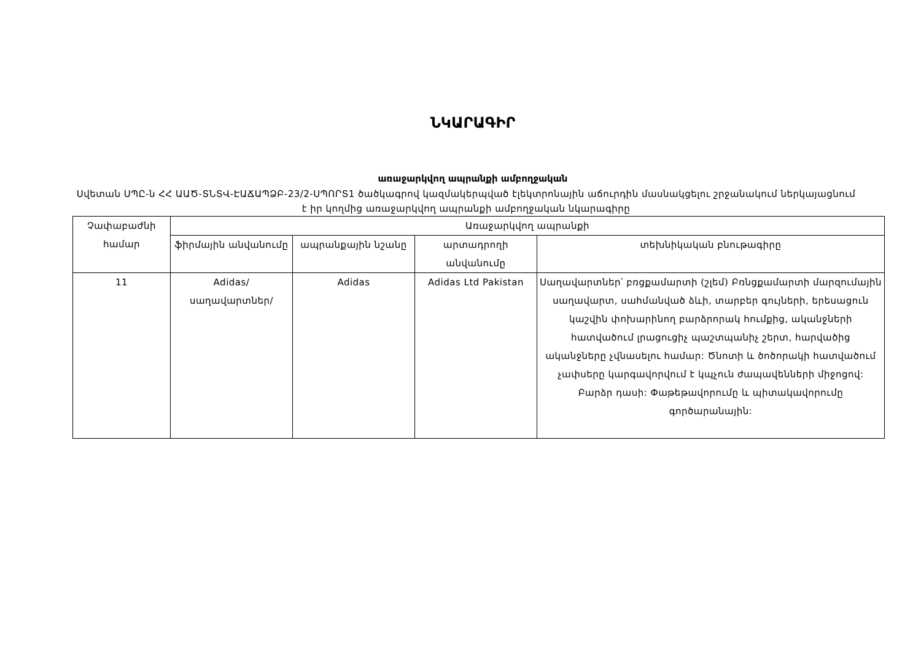ՆԿԱՐԱԳԻՐ
առաջարկվող ապրանքի ամբողջական
Սվետան ՍՊԸ-ն ՀՀ ԱԱԾ-ՏՆՏՎ-ԷԱՃԱՊՁԲ-23/2-ՍՊՈՐՏ1 ծածկագրով կազմակերպված էլեկտրոնային աճուրդին մասնակցելու շրջանակում ներկայացնում է իր կողմից առաջարկվող ապրանքի ամբողջական նկարագիրը
| Չափաբաժնի համար | Առաջարկվող ապրանքի | | | |
| --- | --- | --- | --- | --- |
| | ֆիրմային անվանումը | ապրանքային նշանը | արտադրողի անվանումը | տեխնիկական բնութագիրը |
| 11 | Adidas/ սաղավարտներ/ | Adidas | Adidas Ltd Pakistan | Սաղավարտներ՝ բռցքամարտի (շլեմ) Բռնցքամարտի մարզումային սաղավարտ, սահմանված ձևի, տարբեր գույների, երեսացուն կաշվին փոխարինող բարձրորակ հումքից, ականջների հատվածում լրացուցիչ պաշտպանիչ շերտ, հարվածից ականջները չվնասելու համար: Ծնոտի և ծոծորակի հատվածում չափսերը կարգավորվում է կպչուն ժապավենների միջոցով: Բարձր դասի: Փաթեթավորումը և պիտակավորումը գործարանային: |